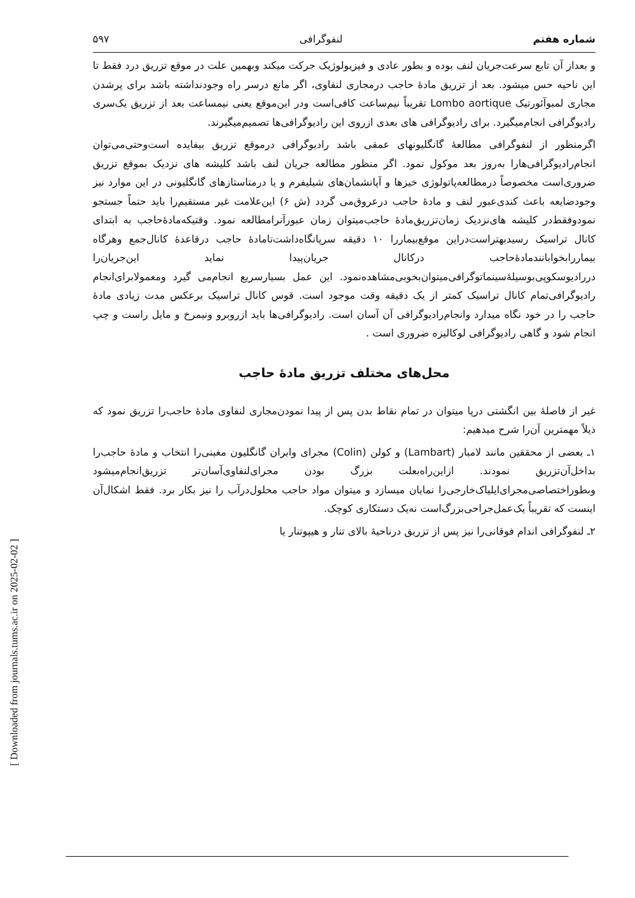[ Downloaded from journals.tums.ac.ir on 2025-02-02 ]
شماره هفتم لنفوگرافی ۵۹۷
و بعداز آن تابع سرعت‌جریان لنف بوده و بطور عادی و فیزیولوژیک حرکت میکند وبهمین علت در موقع تزریق درد فقط تا این ناحیه حس میشود. بعد از تزریق مادهٔ حاجب درمجاری لنفاوی، اگر مانع درسر راه وجودنداشته باشد برای پرشدن مجاری لمبوآئورتیک Lombo aortique تقریباً نیم‌ساعت کافی‌است ودر این‌موقع یعنی نیمساعت بعد از تزریق یک‌سری رادیوگرافی انجام‌میگیرد. برای رادیوگرافی های بعدی ازروی این رادیوگرافی‌ها تصمیم‌میگیرند.
اگرمنظور از لنفوگرافی مطالعهٔ گانگلیونهای عمقی باشد رادیوگرافی درموقع تزریق بیفایده است‌وحتی‌می‌توان انجام‌رادیوگرافی‌هارا به‌روز بعد موکول نمود. اگر منظور مطالعه جریان لنف باشد کلیشه های نزدیک بموقع تزریق ضروری‌است مخصوصاً درمطالعه‌پاتولوژی خیزها و آپانشمان‌های شیلیفرم و یا درمتاستازهای گانگلیونی در این موارد نیز وجودضایعه باعث کندی‌عبور لنف و مادهٔ حاجب درعروق‌می گردد (ش ۶) این‌علامت غیر مستقیم‌را باید حتماً جستجو نمودوفقط‌در کلیشه های‌نزدیک زمان‌تزریق‌مادهٔ حاجب‌میتوان زمان عبورآنرامطالعه نمود. وقتیکه‌مادهٔ‌حاجب به ابتدای کانال تراسیک رسیدبهتراست‌دراین موقع‌بیمار‌را ۱۰ دقیقه سرپانگاه‌داشت‌تامادهٔ حاجب درقاعدهٔ کانال‌جمع وهرگاه بیماررابخوابانند‌مادهٔ‌حاجب درکانال جریان‌پیدا نماید این‌جریان‌را دررادیوسکوپی‌بوسیلهٔ‌سینماتوگرافی‌میتوان‌بخوبی‌مشاهده‌نمود. این عمل بسیارسریع انجام‌می گیرد ومعمولا‌برای‌انجام رادیوگرافی‌تمام کانال تراسیک کمتر از یک دقیقه وقت موجود است. قوس کانال تراسیک برعکس مدت زیادی مادهٔ حاجب را در خود نگاه میدارد وانجام‌رادیوگرافی آن آسان است. رادیوگرافی‌ها باید ازروبرو ونیمرخ و مایل راست و چپ انجام شود و گاهی رادیوگرافی لوکالیزه ضروری است .
محل‌های مختلف تزریق مادهٔ حاجب
غیر از فاصلهٔ بین انگشتی درپا میتوان در تمام نقاط بدن پس از پیدا نمودن‌مجاری لنفاوی مادهٔ حاجب‌را تزریق نمود که ذیلاً مهمترین آن‌را شرح میدهیم:
۱ـ بعضی از محققین مانند لامبار (Lambart) و کولن (Colin) مجرای وابران گانگلیون مغبنی‌را انتخاب و مادهٔ حاجب‌را بداخل‌آن‌تزریق نمودند. ازاین‌راه‌بعلت بزرگ بودن مجرای‌لنفاوی‌آسان‌تر تزریق‌انجام‌میشود وبطوراختصاصی‌مجرای‌ایلیاک‌خارجی‌را نمایان میسازد و میتوان مواد حاجب محلول‌درآب را نیز بکار برد. فقط اشکال‌آن اینست که تقریباً یک‌عمل‌جراحی‌بزرگ‌است نه‌یک دستکاری کوچک.
۲ـ لنفوگرافی اندام فوقانی‌را نیز پس از تزریق درناحیهٔ بالای تنار و هیپوتنار یا